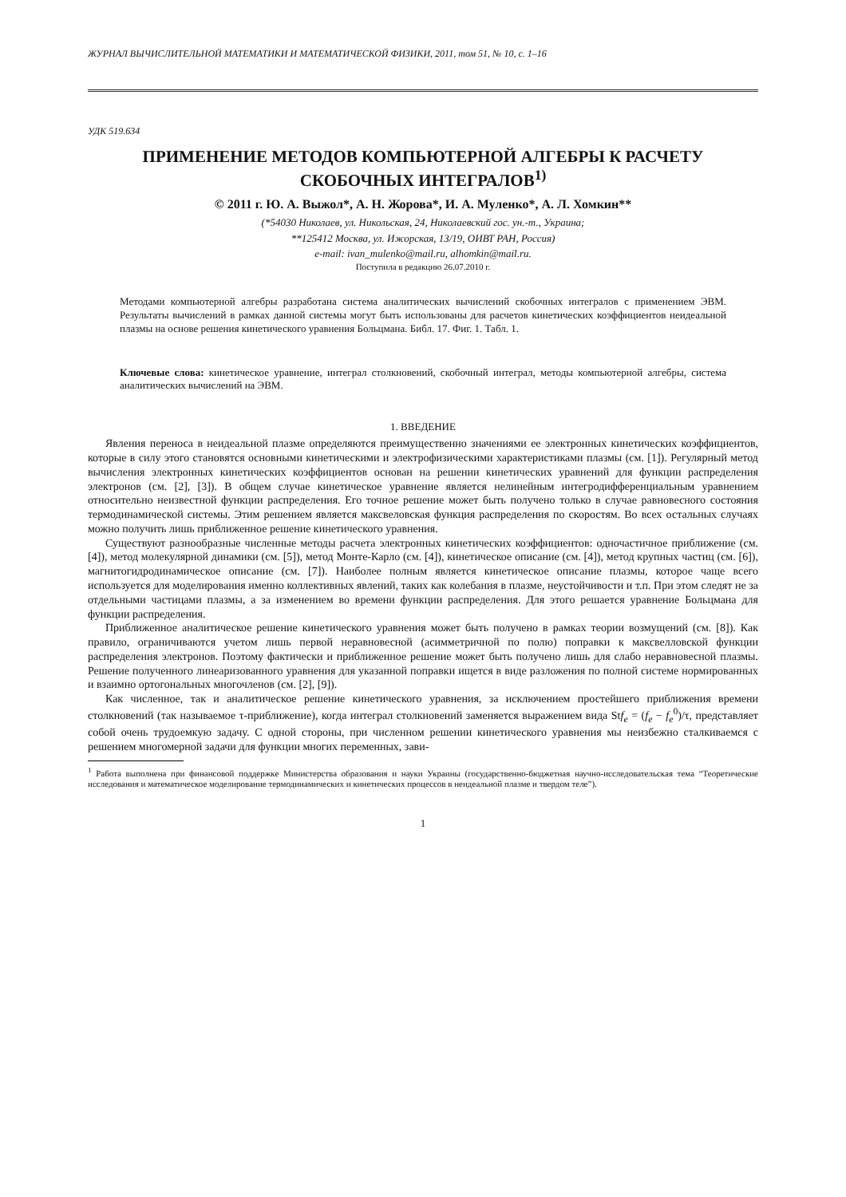ЖУРНАЛ ВЫЧИСЛИТЕЛЬНОЙ МАТЕМАТИКИ И МАТЕМАТИЧЕСКОЙ ФИЗИКИ, 2011, том 51, № 10, с. 1–16
УДК 519.634
ПРИМЕНЕНИЕ МЕТОДОВ КОМПЬЮТЕРНОЙ АЛГЕБРЫ К РАСЧЕТУ СКОБОЧНЫХ ИНТЕГРАЛОВ<sup>1)</sup>
© 2011 г. Ю. А. Выжол*, А. Н. Жорова*, И. А. Муленко*, А. Л. Хомкин**
(*54030 Николаев, ул. Никольская, 24, Николаевский гос. ун.-т., Украина;
**125412 Москва, ул. Ижорская, 13/19, ОИВТ РАН, Россия)
e-mail: ivan_mulenko@mail.ru, alhomkin@mail.ru.
Поступила в редакцию 26.07.2010 г.
Методами компьютерной алгебры разработана система аналитических вычислений скобочных интегралов с применением ЭВМ. Результаты вычислений в рамках данной системы могут быть использованы для расчетов кинетических коэффициентов неидеальной плазмы на основе решения кинетического уравнения Больцмана. Библ. 17. Фиг. 1. Табл. 1.
Ключевые слова: кинетическое уравнение, интеграл столкновений, скобочный интеграл, методы компьютерной алгебры, система аналитических вычислений на ЭВМ.
1. ВВЕДЕНИЕ
Явления переноса в неидеальной плазме определяются преимущественно значениями ее электронных кинетических коэффициентов, которые в силу этого становятся основными кинетическими и электрофизическими характеристиками плазмы (см. [1]). Регулярный метод вычисления электронных кинетических коэффициентов основан на решении кинетических уравнений для функции распределения электронов (см. [2], [3]). В общем случае кинетическое уравнение является нелинейным интегродифференциальным уравнением относительно неизвестной функции распределения. Его точное решение может быть получено только в случае равновесного состояния термодинамической системы. Этим решением является максвеловская функция распределения по скоростям. Во всех остальных случаях можно получить лишь приближенное решение кинетического уравнения.
Существуют разнообразные численные методы расчета электронных кинетических коэффициентов: одночастичное приближение (см. [4]), метод молекулярной динамики (см. [5]), метод Монте-Карло (см. [4]), кинетическое описание (см. [4]), метод крупных частиц (см. [6]), магнитогидродинамическое описание (см. [7]). Наиболее полным является кинетическое описание плазмы, которое чаще всего используется для моделирования именно коллективных явлений, таких как колебания в плазме, неустойчивости и т.п. При этом следят не за отдельными частицами плазмы, а за изменением во времени функции распределения. Для этого решается уравнение Больцмана для функции распределения.
Приближенное аналитическое решение кинетического уравнения может быть получено в рамках теории возмущений (см. [8]). Как правило, ограничиваются учетом лишь первой неравновесной (асимметричной по полю) поправки к максвелловской функции распределения электронов. Поэтому фактически и приближенное решение может быть получено лишь для слабо неравновесной плазмы. Решение полученного линеаризованного уравнения для указанной поправки ищется в виде разложения по полной системе нормированных и взаимно ортогональных многочленов (см. [2], [9]).
Как численное, так и аналитическое решение кинетического уравнения, за исключением простейшего приближения времени столкновений (так называемое τ-приближение), когда интеграл столкновений заменяется выражением вида Stf<sub>e</sub> = (f<sub>e</sub> − f<sub>e</sub><sup>0</sup>)/τ, представляет собой очень трудоемкую задачу. С одной стороны, при численном решении кинетического уравнения мы неизбежно сталкиваемся с решением многомерной задачи для функции многих переменных, зави-
<sup>1</sup> Работа выполнена при финансовой поддержке Министерства образования и науки Украины (государственно-бюджетная научно-исследовательская тема “Теоретические исследования и математическое моделирование термодинамических и кинетических процессов в неидеальной плазме и твердом теле”).
1